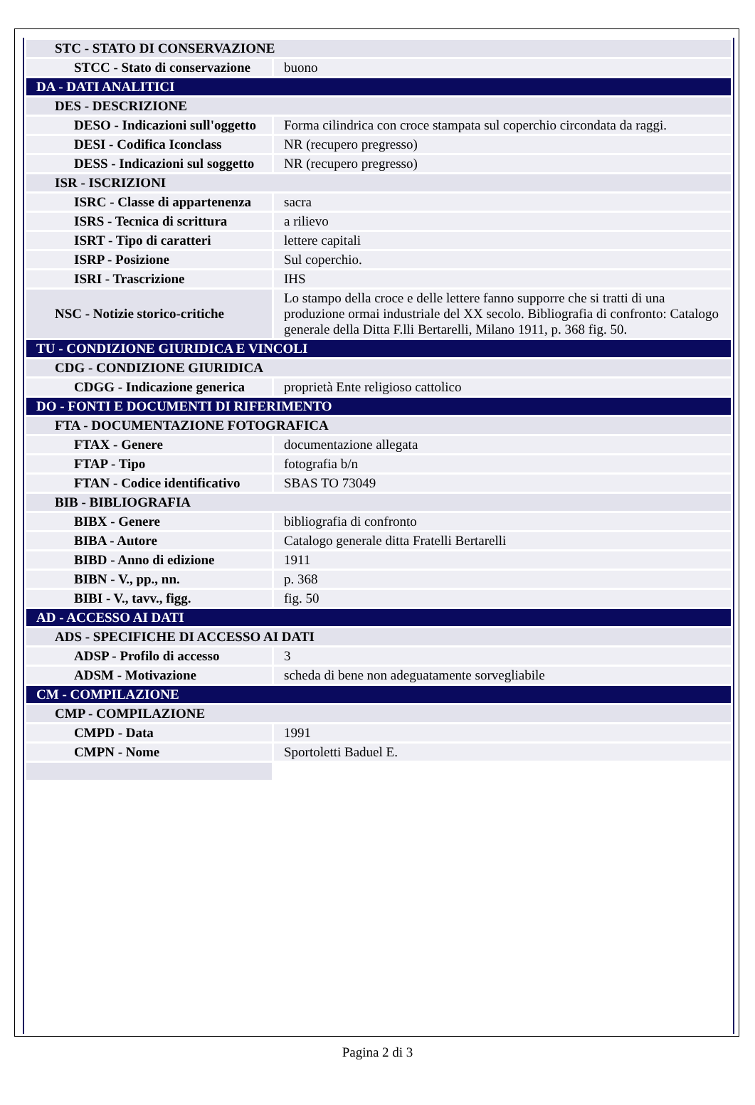| STC - STATO DI CONSERVAZIONE | |
| STCC - Stato di conservazione | buono |
| DA - DATI ANALITICI | |
| DES - DESCRIZIONE | |
| DESO - Indicazioni sull'oggetto | Forma cilindrica con croce stampata sul coperchio circondata da raggi. |
| DESI - Codifica Iconclass | NR (recupero pregresso) |
| DESS - Indicazioni sul soggetto | NR (recupero pregresso) |
| ISR - ISCRIZIONI | |
| ISRC - Classe di appartenenza | sacra |
| ISRS - Tecnica di scrittura | a rilievo |
| ISRT - Tipo di caratteri | lettere capitali |
| ISRP - Posizione | Sul coperchio. |
| ISRI - Trascrizione | IHS |
| NSC - Notizie storico-critiche | Lo stampo della croce e delle lettere fanno supporre che si tratti di una produzione ormai industriale del XX secolo. Bibliografia di confronto: Catalogo generale della Ditta F.lli Bertarelli, Milano 1911, p. 368 fig. 50. |
| TU - CONDIZIONE GIURIDICA E VINCOLI | |
| CDG - CONDIZIONE GIURIDICA | |
| CDGG - Indicazione generica | proprietà Ente religioso cattolico |
| DO - FONTI E DOCUMENTI DI RIFERIMENTO | |
| FTA - DOCUMENTAZIONE FOTOGRAFICA | |
| FTAX - Genere | documentazione allegata |
| FTAP - Tipo | fotografia b/n |
| FTAN - Codice identificativo | SBAS TO 73049 |
| BIB - BIBLIOGRAFIA | |
| BIBX - Genere | bibliografia di confronto |
| BIBA - Autore | Catalogo generale ditta Fratelli Bertarelli |
| BIBD - Anno di edizione | 1911 |
| BIBN - V., pp., nn. | p. 368 |
| BIBI - V., tavv., figg. | fig. 50 |
| AD - ACCESSO AI DATI | |
| ADS - SPECIFICHE DI ACCESSO AI DATI | |
| ADSP - Profilo di accesso | 3 |
| ADSM - Motivazione | scheda di bene non adeguatamente sorvegliabile |
| CM - COMPILAZIONE | |
| CMP - COMPILAZIONE | |
| CMPD - Data | 1991 |
| CMPN - Nome | Sportoletti Baduel E. |
Pagina 2 di 3